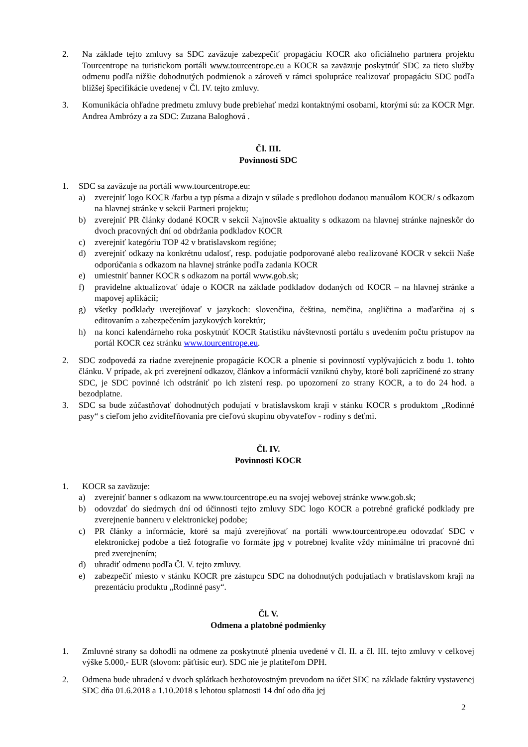2. Na základe tejto zmluvy sa SDC zaväzuje zabezpečiť propagáciu KOCR ako oficiálneho partnera projektu Tourcentrope na turistickom portáli www.tourcentrope.eu a KOCR sa zaväzuje poskytnúť SDC za tieto služby odmenu podľa nižšie dohodnutých podmienok a zároveň v rámci spolupráce realizovať propagáciu SDC podľa bližšej špecifikácie uvedenej v Čl. IV. tejto zmluvy.
3. Komunikácia ohľadne predmetu zmluvy bude prebiehať medzi kontaktnými osobami, ktorými sú: za KOCR Mgr. Andrea Ambrózy a za SDC: Zuzana Baloghová .
Čl. III.
Povinnosti SDC
1. SDC sa zaväzuje na portáli www.tourcentrope.eu:
a) zverejniť logo KOCR /farbu a typ písma a dizajn v súlade s predlohou dodanou manuálom KOCR/ s odkazom na hlavnej stránke v sekcii Partneri projektu;
b) zverejniť PR články dodané KOCR v sekcii Najnovšie aktuality s odkazom na hlavnej stránke najneskôr do dvoch pracovných dní od obdržania podkladov KOCR
c) zverejniť kategóriu TOP 42 v bratislavskom regióne;
d) zverejniť odkazy na konkrétnu udalosť, resp. podujatie podporované alebo realizované KOCR v sekcii Naše odporúčania s odkazom na hlavnej stránke podľa zadania KOCR
e) umiestniť banner KOCR s odkazom na portál www.gob.sk;
f) pravidelne aktualizovať údaje o KOCR na základe podkladov dodaných od KOCR – na hlavnej stránke a mapovej aplikácii;
g) všetky podklady uverejňovať v jazykoch: slovenčina, čeština, nemčina, angličtina a maďarčina aj s editovaním a zabezpečením jazykových korektúr;
h) na konci kalendárneho roka poskytnúť KOCR štatistiku návštevnosti portálu s uvedením počtu prístupov na portál KOCR cez stránku www.tourcentrope.eu.
2. SDC zodpovedá za riadne zverejnenie propagácie KOCR a plnenie si povinností vyplývajúcich z bodu 1. tohto článku. V prípade, ak pri zverejnení odkazov, článkov a informácií vzniknú chyby, ktoré boli zapríčinené zo strany SDC, je SDC povinné ich odstrániť po ich zistení resp. po upozornení zo strany KOCR, a to do 24 hod. a bezodplatne.
3. SDC sa bude zúčastňovať dohodnutých podujatí v bratislavskom kraji v stánku KOCR s produktom „Rodinné pasy“ s cieľom jeho zviditeľňovania pre cieľovú skupinu obyvateľov - rodiny s deťmi.
Čl. IV.
Povinnosti KOCR
1. KOCR sa zaväzuje:
a) zverejniť banner s odkazom na www.tourcentrope.eu na svojej webovej stránke www.gob.sk;
b) odovzdať do siedmych dní od účinnosti tejto zmluvy SDC logo KOCR a potrebné grafické podklady pre zverejnenie banneru v elektronickej podobe;
c) PR články a informácie, ktoré sa majú zverejňovať na portáli www.tourcentrope.eu odovzdať SDC v elektronickej podobe a tiež fotografie vo formáte jpg v potrebnej kvalite vždy minimálne tri pracovné dni pred zverejnením;
d) uhradiť odmenu podľa Čl. V. tejto zmluvy.
e) zabezpečiť miesto v stánku KOCR pre zástupcu SDC na dohodnutých podujatiach v bratislavskom kraji na prezentáciu produktu „Rodinné pasy“.
Čl. V.
Odmena a platobné podmienky
1. Zmluvné strany sa dohodli na odmene za poskytnuté plnenia uvedené v čl. II. a čl. III. tejto zmluvy v celkovej výške 5.000,- EUR (slovom: päťtisíc eur). SDC nie je platiteľom DPH.
2. Odmena bude uhradená v dvoch splátkach bezhotovostným prevodom na účet SDC na základe faktúry vystavenej SDC dňa 01.6.2018 a 1.10.2018 s lehotou splatnosti 14 dní odo dňa jej
2